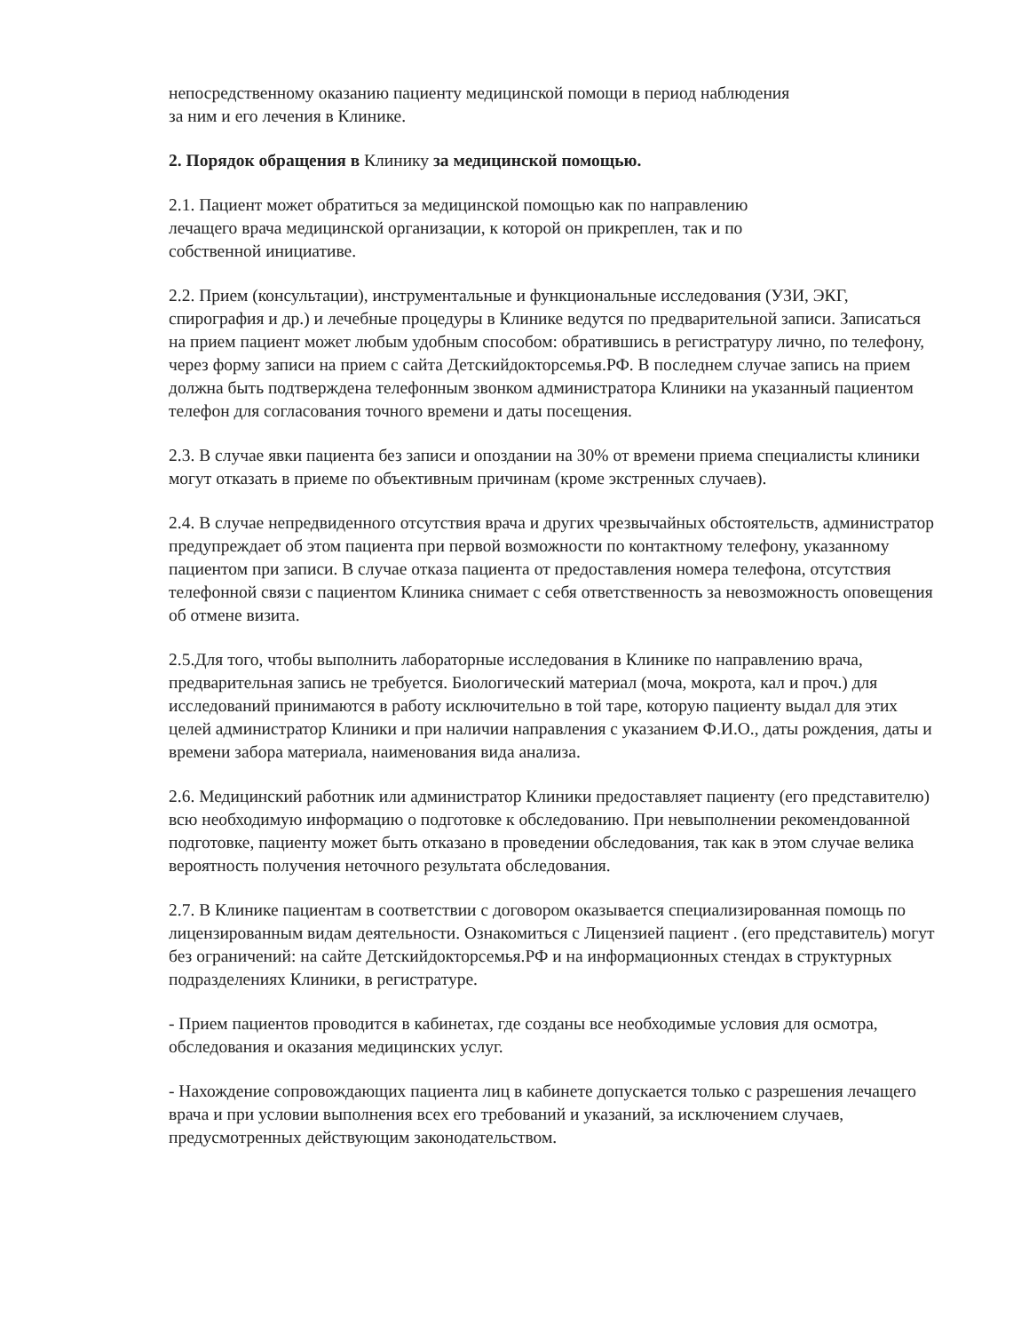непосредственному оказанию пациенту медицинской помощи в период наблюдения
за ним и его лечения в Клинике.
2. Порядок обращения в Клинику за медицинской помощью.
2.1. Пациент может обратиться за медицинской помощью как по направлению
лечащего врача медицинской организации, к которой он прикреплен, так и по
собственной инициативе.
2.2. Прием (консультации), инструментальные и функциональные исследования (УЗИ, ЭКГ, спирография и др.) и лечебные процедуры в Клинике ведутся по предварительной записи. Записаться на прием пациент может любым удобным способом: обратившись в регистратуру лично, по телефону, через форму записи на прием с сайта Детскийдокторсемья.РФ. В последнем случае запись на прием должна быть подтверждена телефонным звонком администратора Клиники на указанный пациентом телефон для согласования точного времени и даты посещения.
2.3. В случае явки пациента без записи и опоздании на 30% от времени приема специалисты клиники могут отказать в приеме по объективным причинам (кроме экстренных случаев).
2.4. В случае непредвиденного отсутствия врача и других чрезвычайных обстоятельств, администратор предупреждает об этом пациента при первой возможности по контактному телефону, указанному пациентом при записи. В случае отказа пациента от предоставления номера телефона, отсутствия телефонной связи с пациентом Клиника снимает с себя ответственность за невозможность оповещения об отмене визита.
2.5.Для того, чтобы выполнить лабораторные исследования в Клинике по направлению врача, предварительная запись не требуется. Биологический материал (моча, мокрота, кал и проч.) для исследований принимаются в работу исключительно в той таре, которую пациенту выдал для этих целей администратор Клиники и при наличии направления с указанием Ф.И.О., даты рождения, даты и времени забора материала, наименования вида анализа.
2.6. Медицинский работник или администратор Клиники предоставляет пациенту (его представителю) всю необходимую информацию о подготовке к обследованию. При невыполнении рекомендованной подготовке, пациенту может быть отказано в проведении обследования, так как в этом случае велика вероятность получения неточного результата обследования.
2.7. В Клинике пациентам в соответствии с договором оказывается специализированная помощь по лицензированным видам деятельности. Ознакомиться с Лицензией пациент . (его представитель) могут без ограничений: на сайте Детскийдокторсемья.РФ и на информационных стендах в структурных подразделениях Клиники, в регистратуре.
- Прием пациентов проводится в кабинетах, где созданы все необходимые условия для осмотра, обследования и оказания медицинских услуг.
- Нахождение сопровождающих пациента лиц в кабинете допускается только с разрешения лечащего врача и при условии выполнения всех его требований и указаний, за исключением случаев, предусмотренных действующим законодательством.